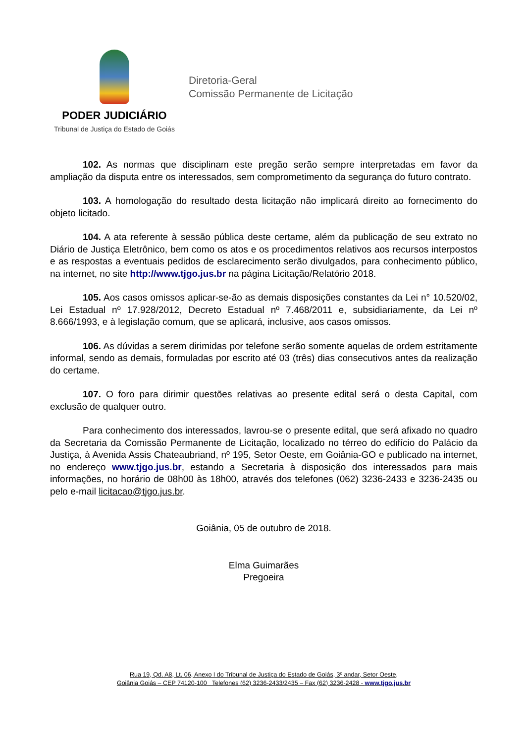PODER JUDICIÁRIO
Tribunal de Justiça do Estado de Goiás
Diretoria-Geral
Comissão Permanente de Licitação
102. As normas que disciplinam este pregão serão sempre interpretadas em favor da ampliação da disputa entre os interessados, sem comprometimento da segurança do futuro contrato.
103. A homologação do resultado desta licitação não implicará direito ao fornecimento do objeto licitado.
104. A ata referente à sessão pública deste certame, além da publicação de seu extrato no Diário de Justiça Eletrônico, bem como os atos e os procedimentos relativos aos recursos interpostos e as respostas a eventuais pedidos de esclarecimento serão divulgados, para conhecimento público, na internet, no site http://www.tjgo.jus.br na página Licitação/Relatório 2018.
105. Aos casos omissos aplicar-se-ão as demais disposições constantes da Lei n° 10.520/02, Lei Estadual nº 17.928/2012, Decreto Estadual nº 7.468/2011 e, subsidiariamente, da Lei nº 8.666/1993, e à legislação comum, que se aplicará, inclusive, aos casos omissos.
106. As dúvidas a serem dirimidas por telefone serão somente aquelas de ordem estritamente informal, sendo as demais, formuladas por escrito até 03 (três) dias consecutivos antes da realização do certame.
107. O foro para dirimir questões relativas ao presente edital será o desta Capital, com exclusão de qualquer outro.
Para conhecimento dos interessados, lavrou-se o presente edital, que será afixado no quadro da Secretaria da Comissão Permanente de Licitação, localizado no térreo do edifício do Palácio da Justiça, à Avenida Assis Chateaubriand, nº 195, Setor Oeste, em Goiânia-GO e publicado na internet, no endereço www.tjgo.jus.br, estando a Secretaria à disposição dos interessados para mais informações, no horário de 08h00 às 18h00, através dos telefones (062) 3236-2433 e 3236-2435 ou pelo e-mail licitacao@tjgo.jus.br.
Goiânia, 05 de outubro de 2018.
Elma Guimarães
Pregoeira
Rua 19, Qd. A8, Lt. 06, Anexo I do Tribunal de Justiça do Estado de Goiás, 3º andar, Setor Oeste,
Goiânia Goiás – CEP 74120-100 Telefones (62) 3236-2433/2435 – Fax (62) 3236-2428 - www.tjgo.jus.br